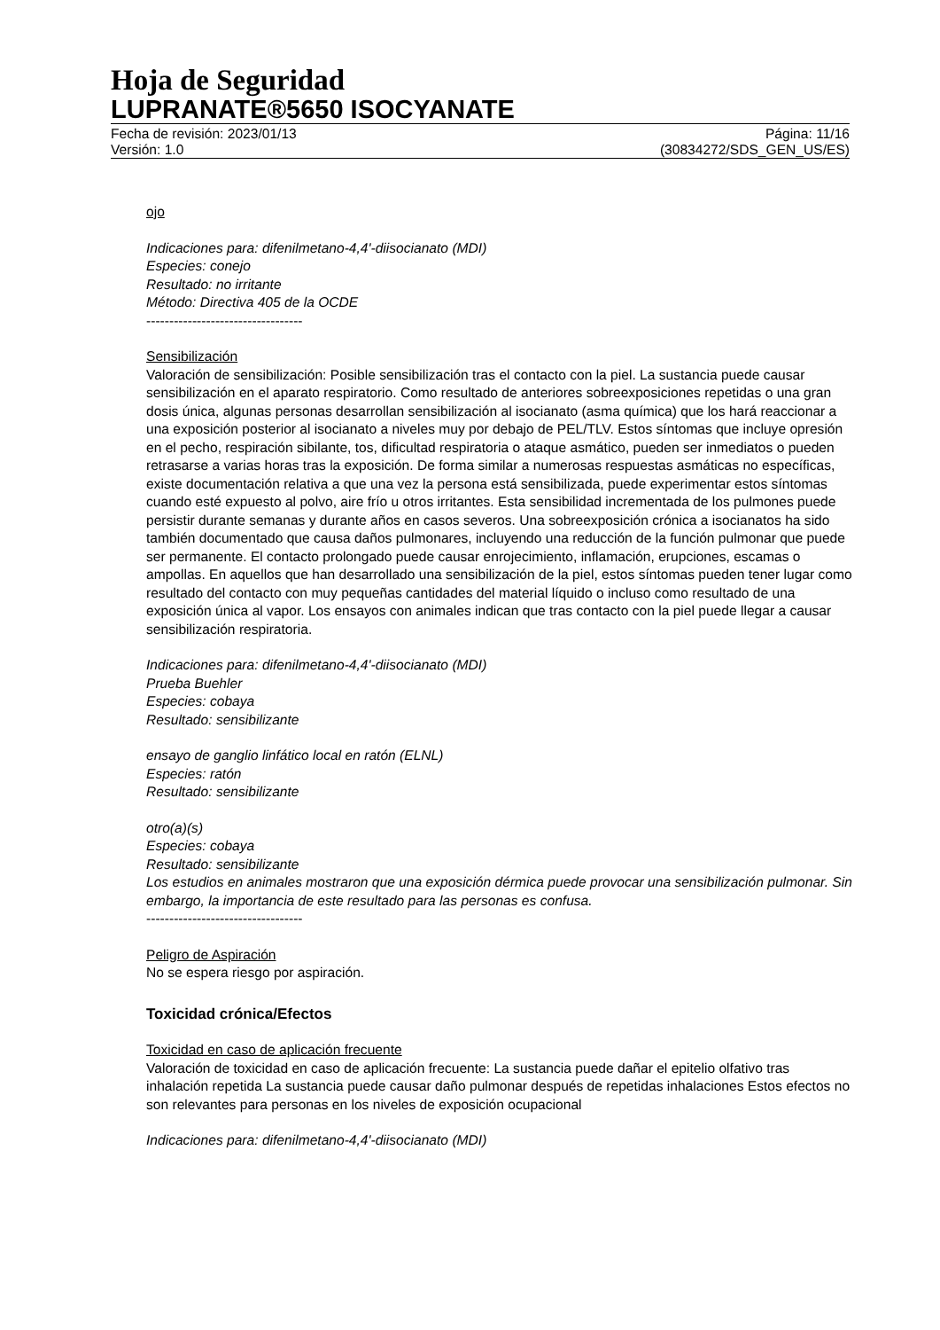Hoja de Seguridad
LUPRANATE®5650 ISOCYANATE
Fecha de revisión: 2023/01/13 Página: 11/16
Versión: 1.0 (30834272/SDS_GEN_US/ES)
ojo
Indicaciones para: difenilmetano-4,4'-diisocianato (MDI)
Especies: conejo
Resultado: no irritante
Método: Directiva 405 de la OCDE
----------------------------------
Sensibilización
Valoración de sensibilización: Posible sensibilización tras el contacto con la piel. La sustancia puede causar sensibilización en el aparato respiratorio. Como resultado de anteriores sobreexposiciones repetidas o una gran dosis única, algunas personas desarrollan sensibilización al isocianato (asma química) que los hará reaccionar a una exposición posterior al isocianato a niveles muy por debajo de PEL/TLV. Estos síntomas que incluye opresión en el pecho, respiración sibilante, tos, dificultad respiratoria o ataque asmático, pueden ser inmediatos o pueden retrasarse a varias horas tras la exposición. De forma similar a numerosas respuestas asmáticas no específicas, existe documentación relativa a que una vez la persona está sensibilizada, puede experimentar estos síntomas cuando esté expuesto al polvo, aire frío u otros irritantes. Esta sensibilidad incrementada de los pulmones puede persistir durante semanas y durante años en casos severos. Una sobreexposición crónica a isocianatos ha sido también documentado que causa daños pulmonares, incluyendo una reducción de la función pulmonar que puede ser permanente. El contacto prolongado puede causar enrojecimiento, inflamación, erupciones, escamas o ampollas. En aquellos que han desarrollado una sensibilización de la piel, estos síntomas pueden tener lugar como resultado del contacto con muy pequeñas cantidades del material líquido o incluso como resultado de una exposición única al vapor. Los ensayos con animales indican que tras contacto con la piel puede llegar a causar sensibilización respiratoria.
Indicaciones para: difenilmetano-4,4'-diisocianato (MDI)
Prueba Buehler
Especies: cobaya
Resultado: sensibilizante
ensayo de ganglio linfático local en ratón (ELNL)
Especies: ratón
Resultado: sensibilizante
otro(a)(s)
Especies: cobaya
Resultado: sensibilizante
Los estudios en animales mostraron que una exposición dérmica puede provocar una sensibilización pulmonar. Sin embargo, la importancia de este resultado para las personas es confusa.
----------------------------------
Peligro de Aspiración
No se espera riesgo por aspiración.
Toxicidad crónica/Efectos
Toxicidad en caso de aplicación frecuente
Valoración de toxicidad en caso de aplicación frecuente: La sustancia puede dañar el epitelio olfativo tras inhalación repetida La sustancia puede causar daño pulmonar después de repetidas inhalaciones Estos efectos no son relevantes para personas en los niveles de exposición ocupacional
Indicaciones para: difenilmetano-4,4'-diisocianato (MDI)